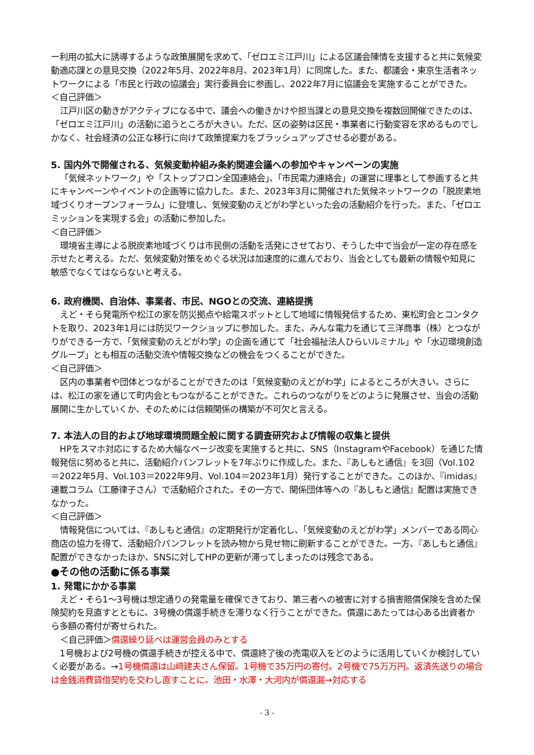ー利用の拡大に誘導するような政策展開を求めて、「ゼロエミ江戸川」による区議会陳情を支援すると共に気候変動適応課との意見交換（2022年5月、2022年8月、2023年1月）に同席した。また、都議会・東京生活者ネットワークによる「市民と行政の協議会」実行委員会に参画し、2022年7月に協議会を実施することができた。
＜自己評価＞
江戸川区の動きがアクティブになる中で、議会への働きかけや担当課との意見交換を複数回開催できたのは、「ゼロエミ江戸川」の活動に追うところが大きい。ただ、区の姿勢は区民・事業者に行動変容を求めるものでしかなく、社会経済の公正な移行に向けて政策提案力をブラッシュアップさせる必要がある。
5. 国内外で開催される、気候変動枠組み条約関連会議への参加やキャンペーンの実施
「気候ネットワーク」や「ストップフロン全国連絡会」、「市民電力連絡会」の運営に理事として参画すると共にキャンペーンやイベントの企画等に協力した。また、2023年3月に開催された気候ネットワークの「脱炭素地域づくりオープンフォーラム」に登壇し、気候変動のえどがわ学といった会の活動紹介を行った。また、「ゼロエミッションを実現する会」の活動に参加した。
＜自己評価＞
環境省主導による脱炭素地域づくりは市民側の活動を活発にさせており、そうした中で当会が一定の存在感を示せたと考える。ただ、気候変動対策をめぐる状況は加速度的に進んでおり、当会としても最新の情報や知見に敏感でなくてはならないと考える。
6. 政府機関、自治体、事業者、市民、NGOとの交流、連絡提携
えど・そら発電所や松江の家を防災拠点や給電スポットとして地域に情報発信するため、東松町会とコンタクトを取り、2023年1月には防災ワークショップに参加した。また、みんな電力を通じて三洋商事（株）とつながりができる一方で、「気候変動のえどがわ学」の企画を通じて「社会福祉法人ひらいルミナル」や「水辺環境創造グループ」とも相互の活動交流や情報交換などの機会をつくることができた。
＜自己評価＞
区内の事業者や団体とつながることができたのは「気候変動のえどがわ学」によるところが大きい。さらには、松江の家を通じて町内会ともつながることができた。これらのつながりをどのように発展させ、当会の活動展開に生かしていくか、そのためには信頼関係の構築が不可欠と言える。
7. 本法人の目的および地球環境問題全般に関する調査研究および情報の収集と提供
HPをスマホ対応にするため大幅なページ改変を実施すると共に、SNS（InstagramやFacebook）を通じた情報発信に努めると共に、活動紹介パンフレットを7年ぶりに作成した。また、『あしもと通信』を3回（Vol.102＝2022年5月、Vol.103＝2022年9月、Vol.104＝2023年1月）発行することができた。このほか、『imidas』連載コラム（工藤律子さん）で活動紹介された。その一方で、関係団体等への『あしもと通信』配置は実施できなかった。
＜自己評価＞
情報発信については、『あしもと通信』の定期発行が定着化し、「気候変動のえどがわ学」メンバーである同心商店の協力を得て、活動紹介パンフレットを読み物から見せ物に刷新することができた。一方、『あしもと通信』配置ができなかったほか、SNSに対してHPの更新が滞ってしまったのは残念である。
●その他の活動に係る事業
1. 発電にかかる事業
えど・そら1～3号機は想定通りの発電量を確保できており、第三者への被害に対する損害賠償保険を含めた保険契約を見直すとともに、3号機の償還手続きを滞りなく行うことができた。償還にあたっては心ある出資者から多額の寄付が寄せられた。
＜自己評価＞償還繰り延べは運営会員のみとする
1号機および2号機の償還手続きが控える中で、償還終了後の売電収入をどのように活用していくか検討していく必要がある。→1号機償還は山﨑建夫さん保留。1号機で35万円の寄付。2号機で75万万円。返済先送りの場合は金銭消費貸借契約を交わし直すことに。池田・水澤・大河内が償還漏→対応する
- 3 -